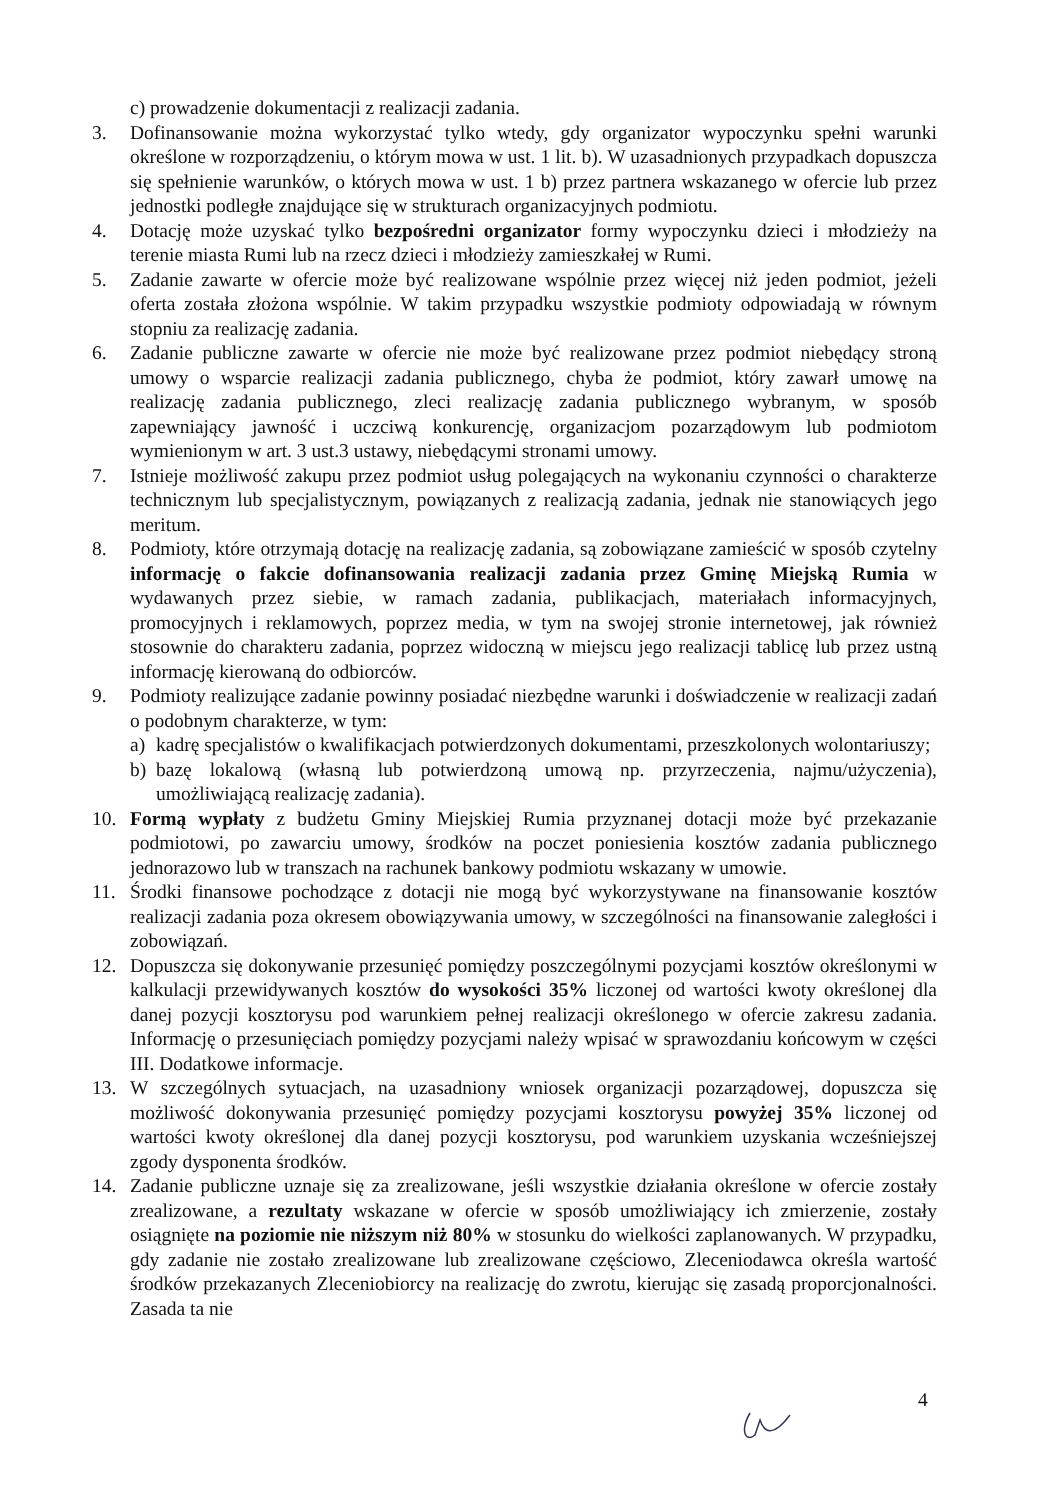c) prowadzenie dokumentacji z realizacji zadania.
3. Dofinansowanie można wykorzystać tylko wtedy, gdy organizator wypoczynku spełni warunki określone w rozporządzeniu, o którym mowa w ust. 1 lit. b). W uzasadnionych przypadkach dopuszcza się spełnienie warunków, o których mowa w ust. 1 b) przez partnera wskazanego w ofercie lub przez jednostki podległe znajdujące się w strukturach organizacyjnych podmiotu.
4. Dotację może uzyskać tylko bezpośredni organizator formy wypoczynku dzieci i młodzieży na terenie miasta Rumi lub na rzecz dzieci i młodzieży zamieszkałej w Rumi.
5. Zadanie zawarte w ofercie może być realizowane wspólnie przez więcej niż jeden podmiot, jeżeli oferta została złożona wspólnie. W takim przypadku wszystkie podmioty odpowiadają w równym stopniu za realizację zadania.
6. Zadanie publiczne zawarte w ofercie nie może być realizowane przez podmiot niebędący stroną umowy o wsparcie realizacji zadania publicznego, chyba że podmiot, który zawarł umowę na realizację zadania publicznego, zleci realizację zadania publicznego wybranym, w sposób zapewniający jawność i uczciwą konkurencję, organizacjom pozarządowym lub podmiotom wymienionym w art. 3 ust.3 ustawy, niebędącymi stronami umowy.
7. Istnieje możliwość zakupu przez podmiot usług polegających na wykonaniu czynności o charakterze technicznym lub specjalistycznym, powiązanych z realizacją zadania, jednak nie stanowiących jego meritum.
8. Podmioty, które otrzymają dotację na realizację zadania, są zobowiązane zamieścić w sposób czytelny informację o fakcie dofinansowania realizacji zadania przez Gminę Miejską Rumia w wydawanych przez siebie, w ramach zadania, publikacjach, materiałach informacyjnych, promocyjnych i reklamowych, poprzez media, w tym na swojej stronie internetowej, jak również stosownie do charakteru zadania, poprzez widoczną w miejscu jego realizacji tablicę lub przez ustną informację kierowaną do odbiorców.
9. Podmioty realizujące zadanie powinny posiadać niezbędne warunki i doświadczenie w realizacji zadań o podobnym charakterze, w tym:
a) kadrę specjalistów o kwalifikacjach potwierdzonych dokumentami, przeszkolonych wolontariuszy;
b) bazę lokalową (własną lub potwierdzoną umową np. przyrzeczenia, najmu/użyczenia), umożliwiającą realizację zadania).
10. Formą wypłaty z budżetu Gminy Miejskiej Rumia przyznanej dotacji może być przekazanie podmiotowi, po zawarciu umowy, środków na poczet poniesienia kosztów zadania publicznego jednorazowo lub w transzach na rachunek bankowy podmiotu wskazany w umowie.
11. Środki finansowe pochodzące z dotacji nie mogą być wykorzystywane na finansowanie kosztów realizacji zadania poza okresem obowiązywania umowy, w szczególności na finansowanie zaległości i zobowiązań.
12. Dopuszcza się dokonywanie przesunięć pomiędzy poszczególnymi pozycjami kosztów określonymi w kalkulacji przewidywanych kosztów do wysokości 35% liczonej od wartości kwoty określonej dla danej pozycji kosztorysu pod warunkiem pełnej realizacji określonego w ofercie zakresu zadania. Informację o przesunięciach pomiędzy pozycjami należy wpisać w sprawozdaniu końcowym w części III. Dodatkowe informacje.
13. W szczególnych sytuacjach, na uzasadniony wniosek organizacji pozarządowej, dopuszcza się możliwość dokonywania przesunięć pomiędzy pozycjami kosztorysu powyżej 35% liczonej od wartości kwoty określonej dla danej pozycji kosztorysu, pod warunkiem uzyskania wcześniejszej zgody dysponenta środków.
14. Zadanie publiczne uznaje się za zrealizowane, jeśli wszystkie działania określone w ofercie zostały zrealizowane, a rezultaty wskazane w ofercie w sposób umożliwiający ich zmierzenie, zostały osiągnięte na poziomie nie niższym niż 80% w stosunku do wielkości zaplanowanych. W przypadku, gdy zadanie nie zostało zrealizowane lub zrealizowane częściowo, Zleceniodawca określa wartość środków przekazanych Zleceniobiorcy na realizację do zwrotu, kierując się zasadą proporcjonalności. Zasada ta nie
4